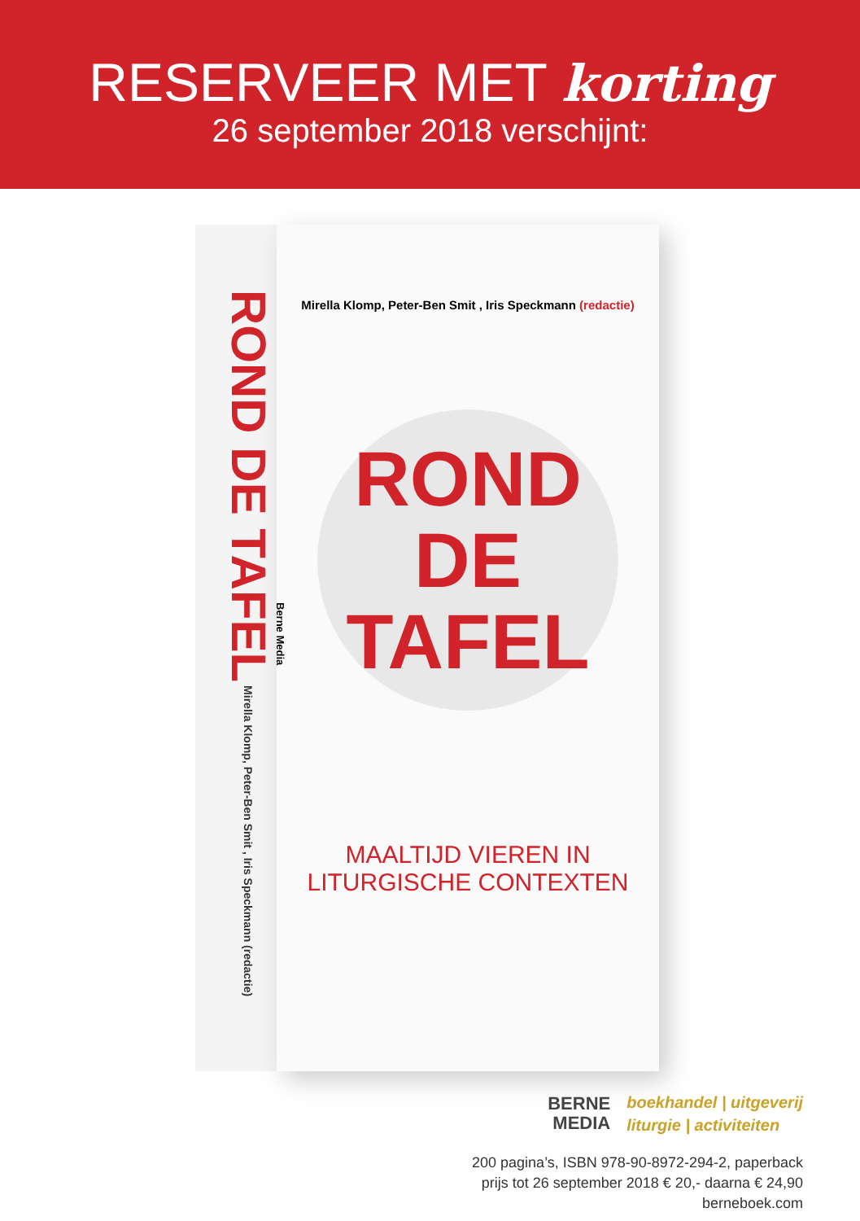RESERVEER MET korting
26 september 2018 verschijnt:
ROND DE TAFEL Mirella Klomp, Peter-Ben Smit , Iris Speckmann (redactie)
Mirella Klomp, Peter-Ben Smit , Iris Speckmann (redactie)
ROND
DE
TAFEL
MAALTIJD VIEREN IN
LITURGISCHE CONTEXTEN
Berne Media
BERNE
MEDIA
boekhandel | uitgeverij
liturgie | activiteiten
200 pagina’s, ISBN 978-90-8972-294-2, paperback
prijs tot 26 september 2018 € 20,- daarna € 24,90
berneboek.com